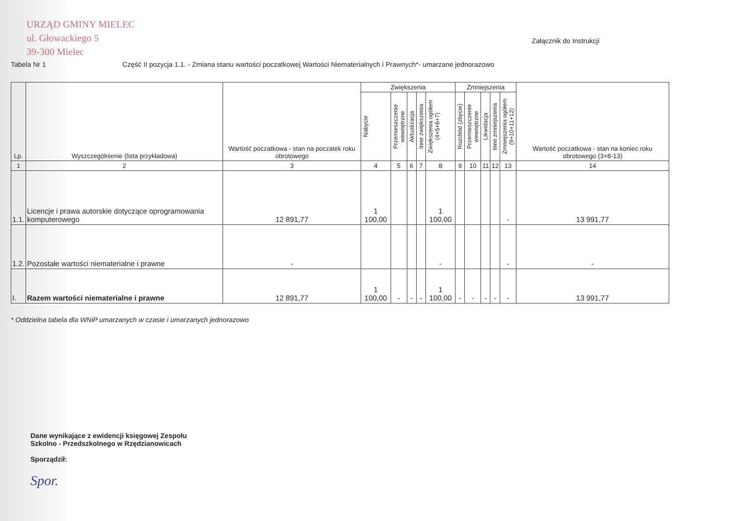URZĄD GMINY MIELEC
ul. Głowackiego 5
39-300 Mielec
Załącznik do Instrukcji
Tabela Nr 1 Część II pozycja 1.1. - Zmiana stanu wartości poczatkowej Wartości Niematerialnych i Prawnych*- umarzane jednorazowo
| Lp. | Wyszczególnienie (lista przykładowa) | Wartość poczatkowa - stan na poczatek roku obrotowego | Zwiększenia | | | | | Zmniejszenia | | | | | Wartość poczatkowa - stan na koniec roku obrotowego (3+8-13) |
| --- | --- | --- | --- | --- | --- | --- | --- | --- | --- | --- | --- | --- | --- |
| | | | Nabycie | Przemieszczenie wewnętrzne | Aktualizacja | Inne zwiększenia | Zwiększenia ogółem (4+5+6+7) | Rozchód (zbycie) | Przemieszczenie wewnętrzne | Likwidacja | Inne zmniejszenia | Zmniejszenia ogółem (9+10+11+12) | |
| 1 | 2 | 3 | 4 | 5 | 6 | 7 | 8 | 9 | 10 | 11 | 12 | 13 | 14 |
| 1.1. | Licencje i prawa autorskie dotyczące oprogramowania komputerowego | 12 891,77 | 1 100,00 | | | | 1 100,00 | | | | | - | 13 991,77 |
| 1.2. | Pozostałe wartości niematerialne i prawne | - | | | | | - | | | | | - | - |
| I. | Razem wartości niematerialne i prawne | 12 891,77 | 1 100,00 | - | - | - | 1 100,00 | - | - | - | - | - | 13 991,77 |
* Oddzielna tabela dla WNiP umarzanych w czasie i umarzanych jednorazowo
Dane wynikające z ewidencji księgowej Zespołu
Szkolno - Przedszkolnego w Rzędzianowicach
Sporządził:
Spor.